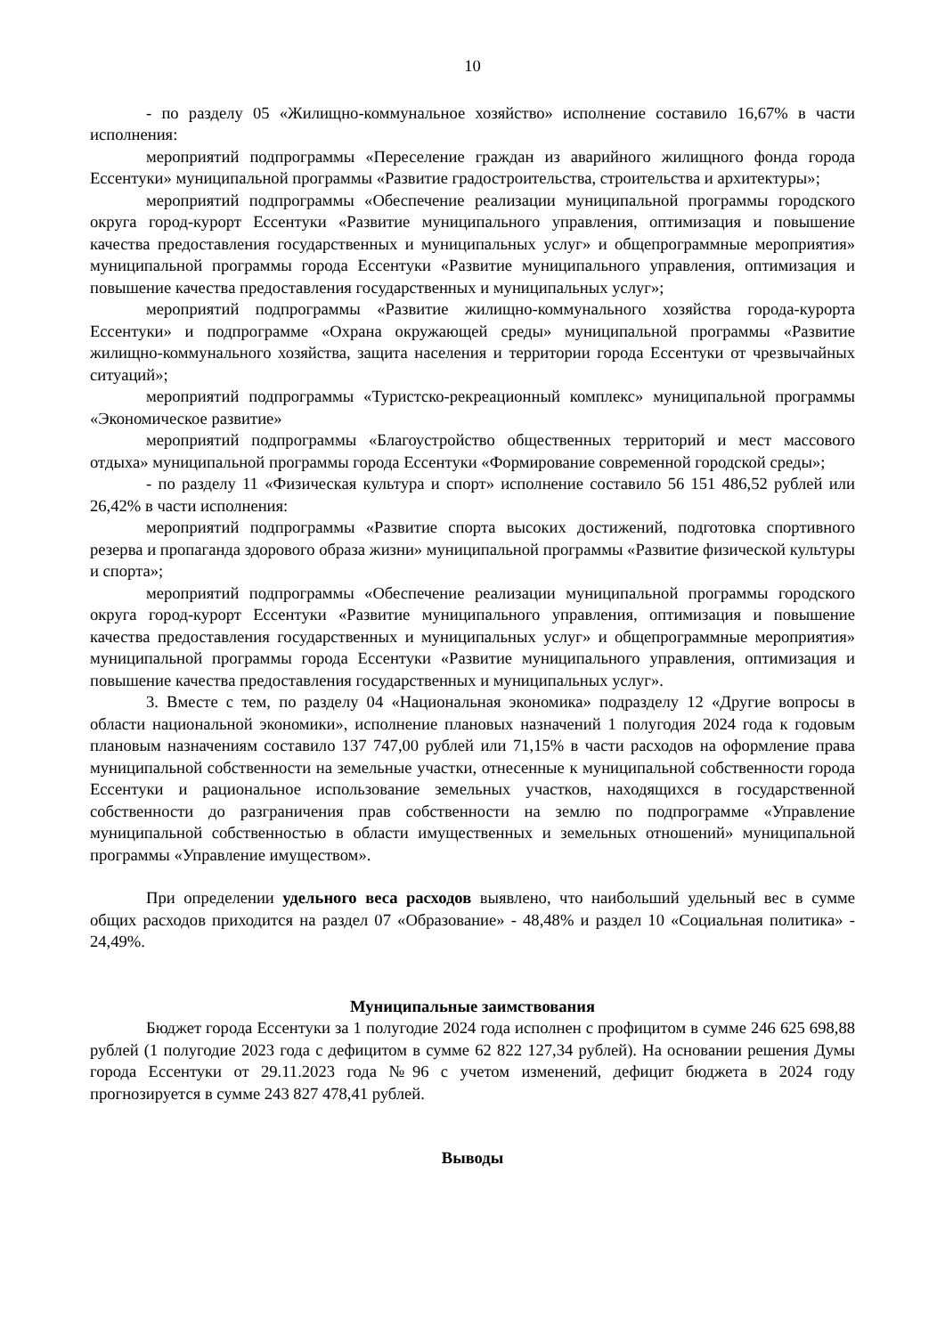10
- по разделу 05 «Жилищно-коммунальное хозяйство» исполнение составило 16,67% в части исполнения:
мероприятий подпрограммы «Переселение граждан из аварийного жилищного фонда города Ессентуки» муниципальной программы «Развитие градостроительства, строительства и архитектуры»;
мероприятий подпрограммы «Обеспечение реализации муниципальной программы городского округа город-курорт Ессентуки «Развитие муниципального управления, оптимизация и повышение качества предоставления государственных и муниципальных услуг» и общепрограммные мероприятия» муниципальной программы города Ессентуки «Развитие муниципального управления, оптимизация и повышение качества предоставления государственных и муниципальных услуг»;
мероприятий подпрограммы «Развитие жилищно-коммунального хозяйства города-курорта Ессентуки» и подпрограмме «Охрана окружающей среды» муниципальной программы «Развитие жилищно-коммунального хозяйства, защита населения и территории города Ессентуки от чрезвычайных ситуаций»;
мероприятий подпрограммы «Туристско-рекреационный комплекс» муниципальной программы «Экономическое развитие»
мероприятий подпрограммы «Благоустройство общественных территорий и мест массового отдыха» муниципальной программы города Ессентуки «Формирование современной городской среды»;
- по разделу 11 «Физическая культура и спорт» исполнение составило 56 151 486,52 рублей или 26,42% в части исполнения:
мероприятий подпрограммы «Развитие спорта высоких достижений, подготовка спортивного резерва и пропаганда здорового образа жизни» муниципальной программы «Развитие физической культуры и спорта»;
мероприятий подпрограммы «Обеспечение реализации муниципальной программы городского округа город-курорт Ессентуки «Развитие муниципального управления, оптимизация и повышение качества предоставления государственных и муниципальных услуг» и общепрограммные мероприятия» муниципальной программы города Ессентуки «Развитие муниципального управления, оптимизация и повышение качества предоставления государственных и муниципальных услуг».
3. Вместе с тем, по разделу 04 «Национальная экономика» подразделу 12 «Другие вопросы в области национальной экономики», исполнение плановых назначений 1 полугодия 2024 года к годовым плановым назначениям составило 137 747,00 рублей или 71,15% в части расходов на оформление права муниципальной собственности на земельные участки, отнесенные к муниципальной собственности города Ессентуки и рациональное использование земельных участков, находящихся в государственной собственности до разграничения прав собственности на землю по подпрограмме «Управление муниципальной собственностью в области имущественных и земельных отношений» муниципальной программы «Управление имуществом».
При определении удельного веса расходов выявлено, что наибольший удельный вес в сумме общих расходов приходится на раздел 07 «Образование» - 48,48% и раздел 10 «Социальная политика» - 24,49%.
Муниципальные заимствования
Бюджет города Ессентуки за 1 полугодие 2024 года исполнен с профицитом в сумме 246 625 698,88 рублей (1 полугодие 2023 года с дефицитом в сумме 62 822 127,34 рублей). На основании решения Думы города Ессентуки от 29.11.2023 года №96 с учетом изменений, дефицит бюджета в 2024 году прогнозируется в сумме 243 827 478,41 рублей.
Выводы